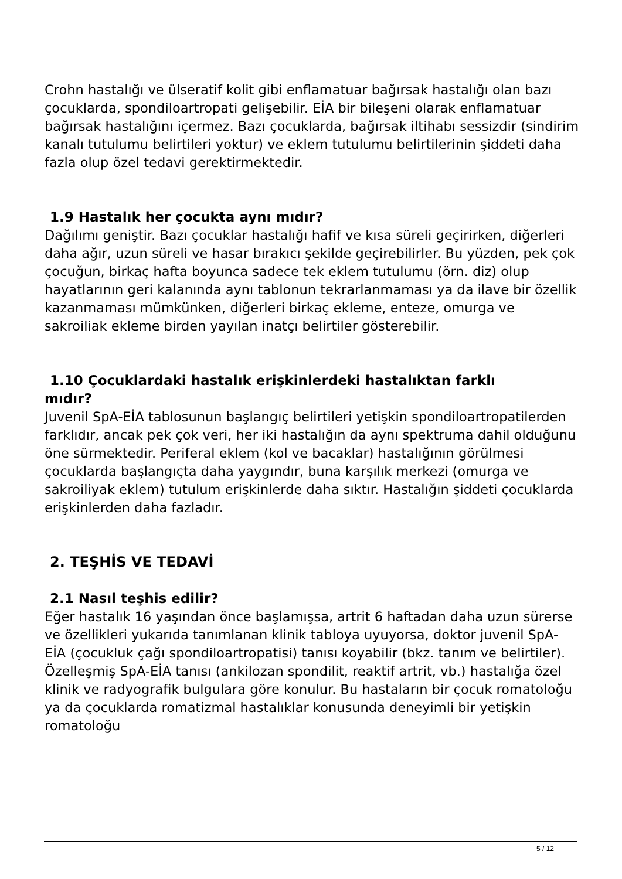Crohn hastalığı ve ülseratif kolit gibi enflamatuar bağırsak hastalığı olan bazı çocuklarda, spondiloartropati gelişebilir. EİA bir bileşeni olarak enflamatuar bağırsak hastalığını içermez. Bazı çocuklarda, bağırsak iltihabı sessizdir (sindirim kanalı tutulumu belirtileri yoktur) ve eklem tutulumu belirtilerinin şiddeti daha fazla olup özel tedavi gerektirmektedir.
1.9 Hastalık her çocukta aynı mıdır?
Dağılımı geniştir. Bazı çocuklar hastalığı hafif ve kısa süreli geçirirken, diğerleri daha ağır, uzun süreli ve hasar bırakıcı şekilde geçirebilirler. Bu yüzden, pek çok çocuğun, birkaç hafta boyunca sadece tek eklem tutulumu (örn. diz) olup hayatlarının geri kalanında aynı tablonun tekrarlanmaması ya da ilave bir özellik kazanmaması mümkünken, diğerleri birkaç ekleme, enteze, omurga ve sakroiliak ekleme birden yayılan inatçı belirtiler gösterebilir.
1.10 Çocuklardaki hastalık erişkinlerdeki hastalıktan farklı
mıdır?
Juvenil SpA-EİA tablosunun başlangıç belirtileri yetişkin spondiloartropatilerden farklıdır, ancak pek çok veri, her iki hastalığın da aynı spektruma dahil olduğunu öne sürmektedir. Periferal eklem (kol ve bacaklar) hastalığının görülmesi çocuklarda başlangıçta daha yaygındır, buna karşılık merkezi (omurga ve sakroiliyak eklem) tutulum erişkinlerde daha sıktır. Hastalığın şiddeti çocuklarda erişkinlerden daha fazladır.
2. TEŞHİS VE TEDAVİ
2.1 Nasıl teşhis edilir?
Eğer hastalık 16 yaşından önce başlamışsa, artrit 6 haftadan daha uzun sürerse ve özellikleri yukarıda tanımlanan klinik tabloya uyuyorsa, doktor juvenil SpA-EİA (çocukluk çağı spondiloartropatisi) tanısı koyabilir (bkz. tanım ve belirtiler). Özelleşmiş SpA-EİA tanısı (ankilozan spondilit, reaktif artrit, vb.) hastalığa özel klinik ve radyografik bulgulara göre konulur. Bu hastaların bir çocuk romatoloğu ya da çocuklarda romatizmal hastalıklar konusunda deneyimli bir yetişkin romatoloğu
5 / 12